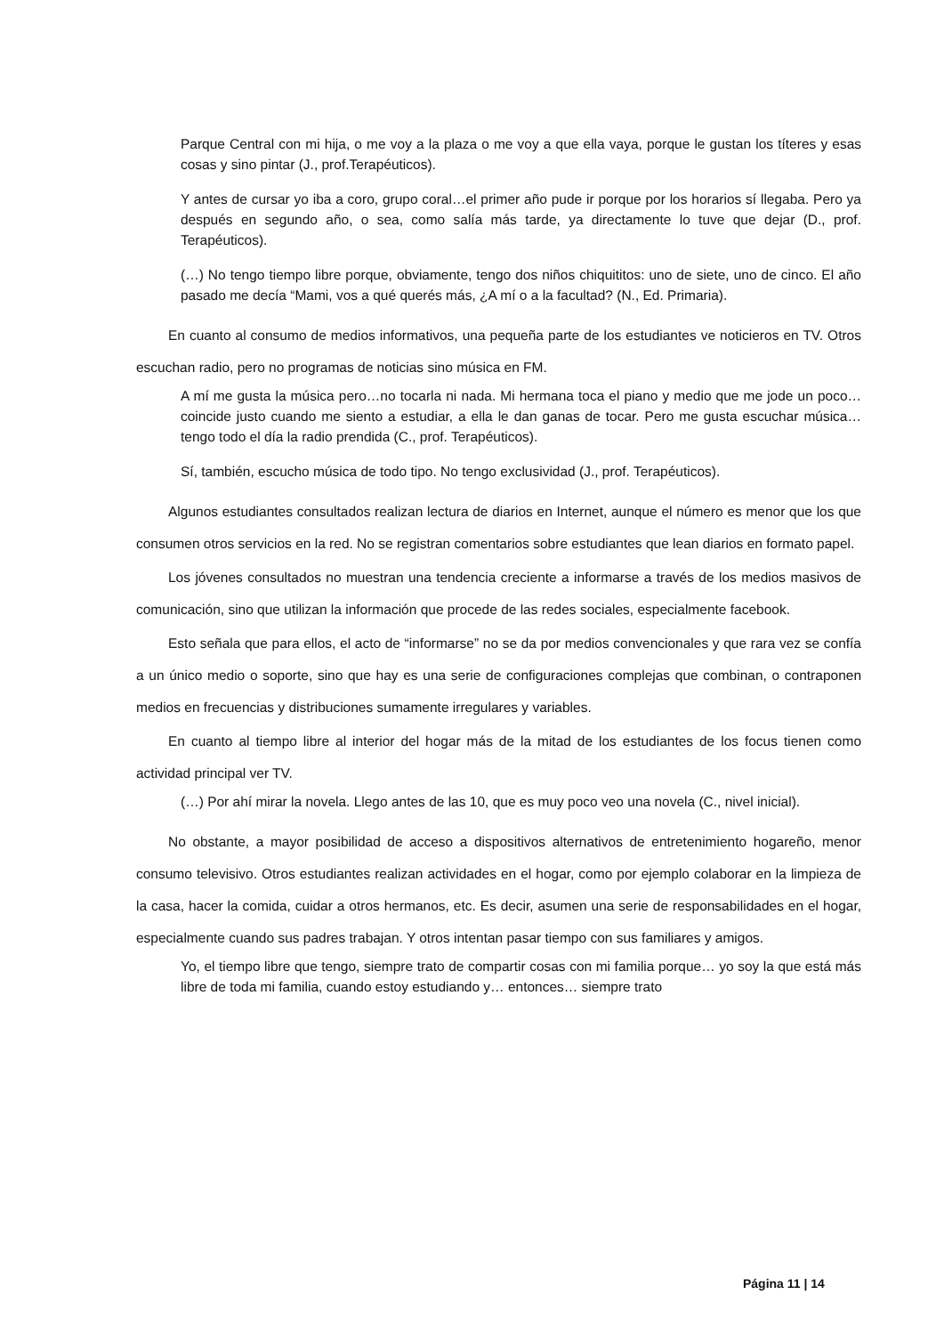Parque Central con mi hija, o me voy a la plaza o me voy a que ella vaya, porque le gustan los títeres y esas cosas y sino pintar (J., prof.Terapéuticos).
Y antes de cursar yo iba a coro, grupo coral…el primer año pude ir porque por los horarios sí llegaba. Pero ya después en segundo año, o sea, como salía más tarde, ya directamente lo tuve que dejar (D., prof. Terapéuticos).
(…) No tengo tiempo libre porque, obviamente, tengo dos niños chiquititos: uno de siete, uno de cinco. El año pasado me decía “Mami, vos a qué querés más, ¿A mí o a la facultad? (N., Ed. Primaria).
En cuanto al consumo de medios informativos, una pequeña parte de los estudiantes ve noticieros en TV. Otros escuchan radio, pero no programas de noticias sino música en FM.
A mí me gusta la música pero…no tocarla ni nada. Mi hermana toca el piano y medio que me jode un poco…coincide justo cuando me siento a estudiar, a ella le dan ganas de tocar. Pero me gusta escuchar música…tengo todo el día la radio prendida (C., prof. Terapéuticos).
Sí, también, escucho música de todo tipo. No tengo exclusividad (J., prof. Terapéuticos).
Algunos estudiantes consultados realizan lectura de diarios en Internet, aunque el número es menor que los que consumen otros servicios en la red. No se registran comentarios sobre estudiantes que lean diarios en formato papel.
Los jóvenes consultados no muestran una tendencia creciente a informarse a través de los medios masivos de comunicación, sino que utilizan la información que procede de las redes sociales, especialmente facebook.
Esto señala que para ellos, el acto de “informarse” no se da por medios convencionales y que rara vez se confía a un único medio o soporte, sino que hay es una serie de configuraciones complejas que combinan, o contraponen medios en frecuencias y distribuciones sumamente irregulares y variables.
En cuanto al tiempo libre al interior del hogar más de la mitad de los estudiantes de los focus tienen como actividad principal ver TV.
(…) Por ahí mirar la novela. Llego antes de las 10, que es muy poco veo una novela (C., nivel inicial).
No obstante, a mayor posibilidad de acceso a dispositivos alternativos de entretenimiento hogareño, menor consumo televisivo. Otros estudiantes realizan actividades en el hogar, como por ejemplo colaborar en la limpieza de la casa, hacer la comida, cuidar a otros hermanos, etc. Es decir, asumen una serie de responsabilidades en el hogar, especialmente cuando sus padres trabajan. Y otros intentan pasar tiempo con sus familiares y amigos.
Yo, el tiempo libre que tengo, siempre trato de compartir cosas con mi familia porque… yo soy la que está más libre de toda mi familia, cuando estoy estudiando y… entonces… siempre trato
Página 11 | 14